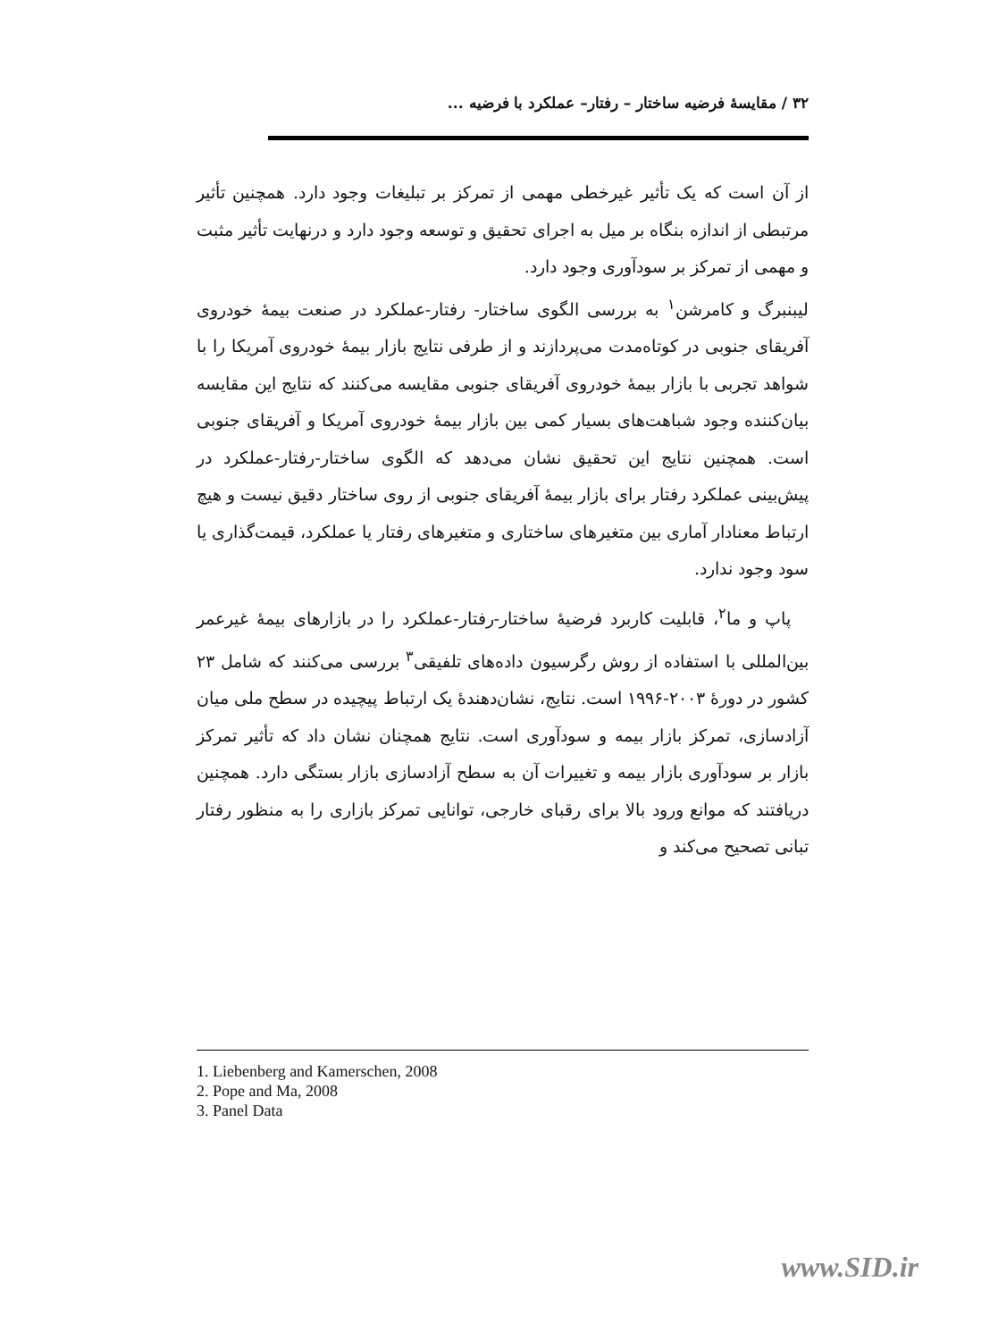۳۲ / مقایسهٔ فرضیه ساختار – رفتار– عملکرد با فرضیه ...
از آن است که یک تأثیر غیرخطی مهمی از تمرکز بر تبلیغات وجود دارد. همچنین تأثیر مرتبطی از اندازه بنگاه بر میل به اجرای تحقیق و توسعه وجود دارد و درنهایت تأثیر مثبت و مهمی از تمرکز بر سودآوری وجود دارد.
لیبنبرگ و کامرشن<sup>۱</sup> به بررسی الگوی ساختار- رفتار-عملکرد در صنعت بیمهٔ خودروی آفریقای جنوبی در کوتاه‌مدت می‌پردازند و از طرفی نتایج بازار بیمهٔ خودروی آمریکا را با شواهد تجربی با بازار بیمهٔ خودروی آفریقای جنوبی مقایسه می‌کنند که نتایج این مقایسه بیان‌کننده وجود شباهت‌های بسیار کمی بین بازار بیمهٔ خودروی آمریکا و آفریقای جنوبی است. همچنین نتایج این تحقیق نشان می‌دهد که الگوی ساختار-رفتار-عملکرد در پیش‌بینی عملکرد رفتار برای بازار بیمهٔ آفریقای جنوبی از روی ساختار دقیق نیست و هیچ ارتباط معنادار آماری بین متغیرهای ساختاری و متغیرهای رفتار یا عملکرد، قیمت‌گذاری یا سود وجود ندارد.
پاپ و ما<sup>۲</sup>، قابلیت کاربرد فرضیهٔ ساختار-رفتار-عملکرد را در بازارهای بیمهٔ غیرعمر بین‌المللی با استفاده از روش رگرسیون داده‌های تلفیقی<sup>۳</sup> بررسی می‌کنند که شامل ۲۳ کشور در دورهٔ ۲۰۰۳-۱۹۹۶ است. نتایج، نشان‌دهندهٔ یک ارتباط پیچیده در سطح ملی میان آزادسازی، تمرکز بازار بیمه و سودآوری است. نتایج همچنان نشان داد که تأثیر تمرکز بازار بر سودآوری بازار بیمه و تغییرات آن به سطح آزادسازی بازار بستگی دارد. همچنین دریافتند که موانع ورود بالا برای رقبای خارجی، توانایی تمرکز بازاری را به منظور رفتار تبانی تصحیح می‌کند و
1. Liebenberg and Kamerschen, 2008
2. Pope and Ma, 2008
3. Panel Data
www.SID.ir